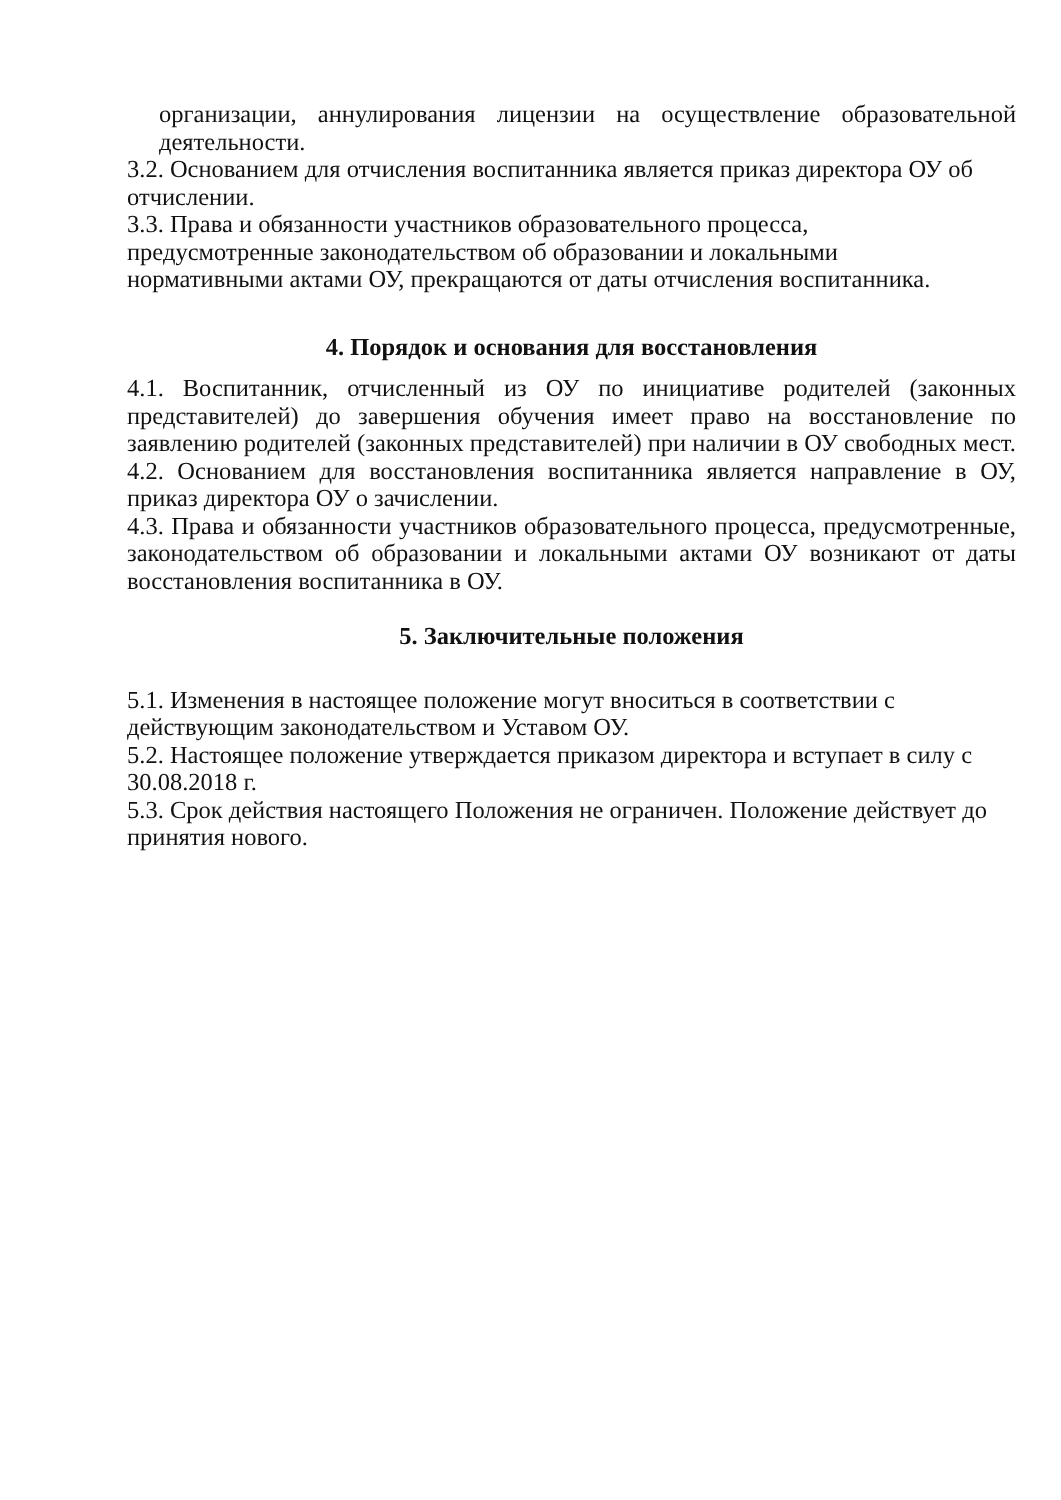организации, аннулирования лицензии на осуществление образовательной деятельности.
3.2. Основанием для отчисления воспитанника является приказ директора ОУ об отчислении.
3.3. Права и обязанности участников образовательного процесса,
предусмотренные законодательством об образовании и локальными
нормативными актами ОУ, прекращаются от даты отчисления воспитанника.
4. Порядок и основания для восстановления
4.1. Воспитанник, отчисленный из ОУ по инициативе родителей (законных представителей) до завершения обучения имеет право на восстановление по заявлению родителей (законных представителей) при наличии в ОУ свободных мест.
4.2. Основанием для восстановления воспитанника является направление в ОУ, приказ директора ОУ о зачислении.
4.3. Права и обязанности участников образовательного процесса, предусмотренные, законодательством об образовании и локальными актами ОУ возникают от даты восстановления воспитанника в ОУ.
5. Заключительные положения
5.1. Изменения в настоящее положение могут вноситься в соответствии с
действующим законодательством и Уставом ОУ.
5.2. Настоящее положение утверждается приказом директора и вступает в силу с 30.08.2018 г.
5.3. Срок действия настоящего Положения не ограничен. Положение действует до принятия нового.